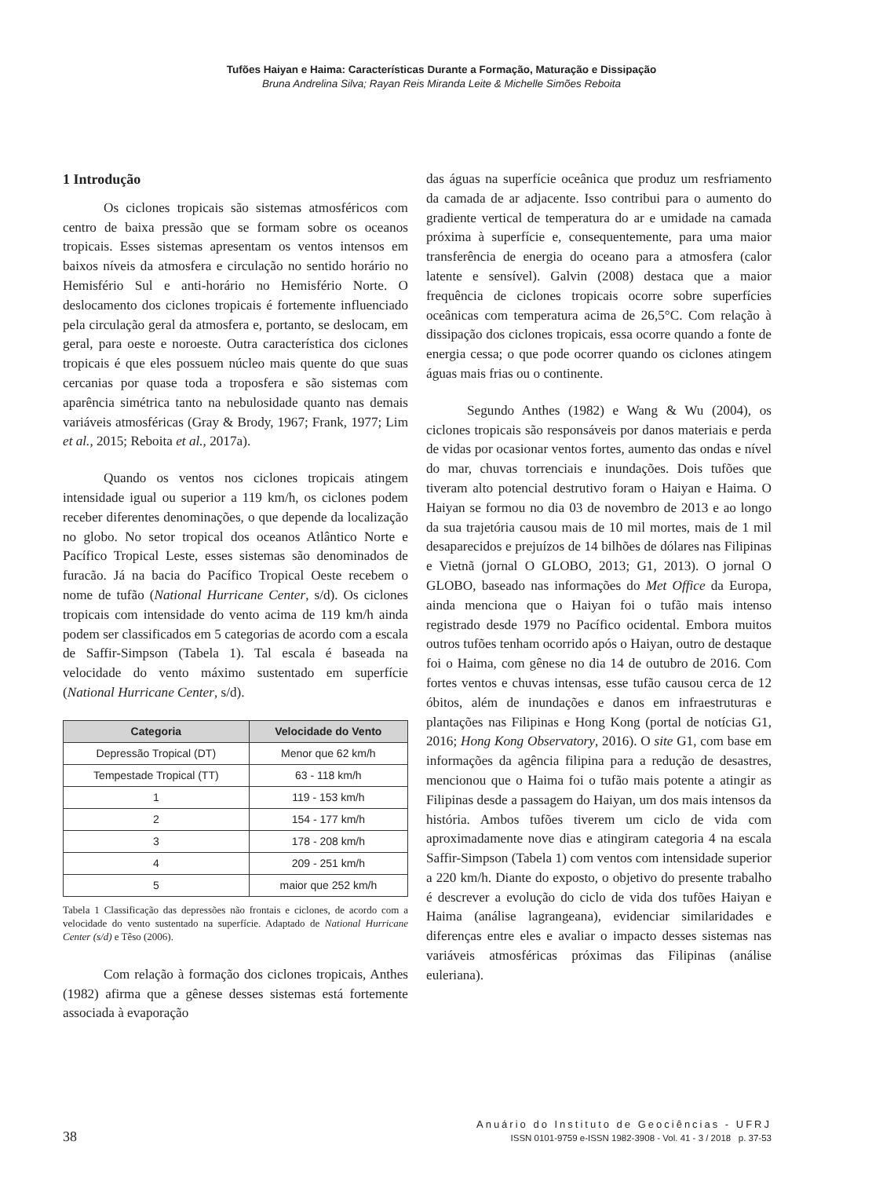Tufões Haiyan e Haima: Características Durante a Formação, Maturação e Dissipação
Bruna Andrelina Silva; Rayan Reis Miranda Leite & Michelle Simões Reboita
1 Introdução
Os ciclones tropicais são sistemas atmosféricos com centro de baixa pressão que se formam sobre os oceanos tropicais. Esses sistemas apresentam os ventos intensos em baixos níveis da atmosfera e circulação no sentido horário no Hemisfério Sul e anti-horário no Hemisfério Norte. O deslocamento dos ciclones tropicais é fortemente influenciado pela circulação geral da atmosfera e, portanto, se deslocam, em geral, para oeste e noroeste. Outra característica dos ciclones tropicais é que eles possuem núcleo mais quente do que suas cercanias por quase toda a troposfera e são sistemas com aparência simétrica tanto na nebulosidade quanto nas demais variáveis atmosféricas (Gray & Brody, 1967; Frank, 1977; Lim et al., 2015; Reboita et al., 2017a).
Quando os ventos nos ciclones tropicais atingem intensidade igual ou superior a 119 km/h, os ciclones podem receber diferentes denominações, o que depende da localização no globo. No setor tropical dos oceanos Atlântico Norte e Pacífico Tropical Leste, esses sistemas são denominados de furacão. Já na bacia do Pacífico Tropical Oeste recebem o nome de tufão (National Hurricane Center, s/d). Os ciclones tropicais com intensidade do vento acima de 119 km/h ainda podem ser classificados em 5 categorias de acordo com a escala de Saffir-Simpson (Tabela 1). Tal escala é baseada na velocidade do vento máximo sustentado em superfície (National Hurricane Center, s/d).
| Categoria | Velocidade do Vento |
| --- | --- |
| Depressão Tropical (DT) | Menor que 62 km/h |
| Tempestade Tropical (TT) | 63 - 118 km/h |
| 1 | 119 - 153 km/h |
| 2 | 154 - 177 km/h |
| 3 | 178 - 208 km/h |
| 4 | 209 - 251 km/h |
| 5 | maior que 252 km/h |
Tabela 1 Classificação das depressões não frontais e ciclones, de acordo com a velocidade do vento sustentado na superfície. Adaptado de National Hurricane Center (s/d) e Têso (2006).
Com relação à formação dos ciclones tropicais, Anthes (1982) afirma que a gênese desses sistemas está fortemente associada à evaporação
das águas na superfície oceânica que produz um resfriamento da camada de ar adjacente. Isso contribui para o aumento do gradiente vertical de temperatura do ar e umidade na camada próxima à superfície e, consequentemente, para uma maior transferência de energia do oceano para a atmosfera (calor latente e sensível). Galvin (2008) destaca que a maior frequência de ciclones tropicais ocorre sobre superfícies oceânicas com temperatura acima de 26,5°C. Com relação à dissipação dos ciclones tropicais, essa ocorre quando a fonte de energia cessa; o que pode ocorrer quando os ciclones atingem águas mais frias ou o continente.
Segundo Anthes (1982) e Wang & Wu (2004), os ciclones tropicais são responsáveis por danos materiais e perda de vidas por ocasionar ventos fortes, aumento das ondas e nível do mar, chuvas torrenciais e inundações. Dois tufões que tiveram alto potencial destrutivo foram o Haiyan e Haima. O Haiyan se formou no dia 03 de novembro de 2013 e ao longo da sua trajetória causou mais de 10 mil mortes, mais de 1 mil desaparecidos e prejuízos de 14 bilhões de dólares nas Filipinas e Vietnã (jornal O GLOBO, 2013; G1, 2013). O jornal O GLOBO, baseado nas informações do Met Office da Europa, ainda menciona que o Haiyan foi o tufão mais intenso registrado desde 1979 no Pacífico ocidental. Embora muitos outros tufões tenham ocorrido após o Haiyan, outro de destaque foi o Haima, com gênese no dia 14 de outubro de 2016. Com fortes ventos e chuvas intensas, esse tufão causou cerca de 12 óbitos, além de inundações e danos em infraestruturas e plantações nas Filipinas e Hong Kong (portal de notícias G1, 2016; Hong Kong Observatory, 2016). O site G1, com base em informações da agência filipina para a redução de desastres, mencionou que o Haima foi o tufão mais potente a atingir as Filipinas desde a passagem do Haiyan, um dos mais intensos da história. Ambos tufões tiverem um ciclo de vida com aproximadamente nove dias e atingiram categoria 4 na escala Saffir-Simpson (Tabela 1) com ventos com intensidade superior a 220 km/h. Diante do exposto, o objetivo do presente trabalho é descrever a evolução do ciclo de vida dos tufões Haiyan e Haima (análise lagrangeana), evidenciar similaridades e diferenças entre eles e avaliar o impacto desses sistemas nas variáveis atmosféricas próximas das Filipinas (análise euleriana).
38
Anuário do Instituto de Geociências - UFRJ
ISSN 0101-9759 e-ISSN 1982-3908 - Vol. 41 - 3 / 2018 p. 37-53